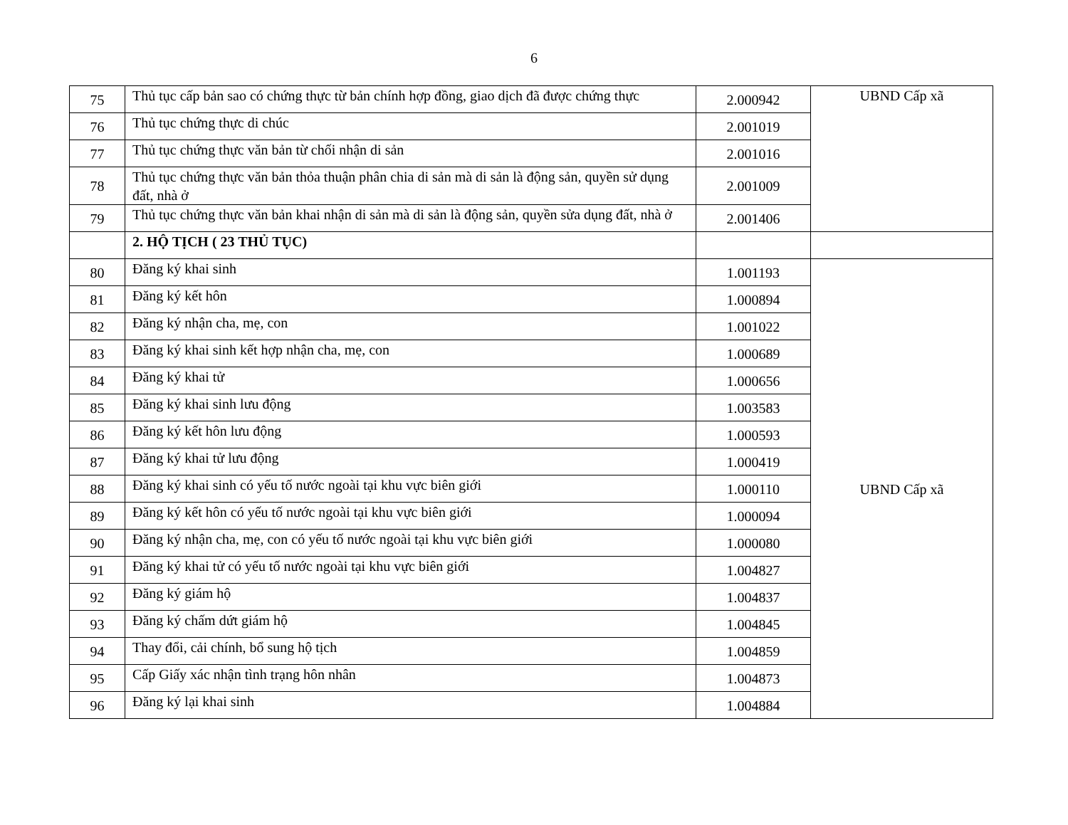6
| 75 | Thủ tục cấp bản sao có chứng thực từ bản chính hợp đồng, giao dịch đã được chứng thực | 2.000942 | UBND Cấp xã |
| 76 | Thủ tục chứng thực di chúc | 2.001019 | |
| 77 | Thủ tục chứng thực văn bản từ chối nhận di sản | 2.001016 | |
| 78 | Thủ tục chứng thực văn bản thỏa thuận phân chia di sản mà di sản là động sản, quyền sử dụng đất, nhà ở | 2.001009 | |
| 79 | Thủ tục chứng thực văn bản khai nhận di sản mà di sản là động sản, quyền sửa dụng đất, nhà ở | 2.001406 | |
| | 2. HỘ TỊCH ( 23 THỦ TỤC) | | |
| 80 | Đăng ký khai sinh | 1.001193 | UBND Cấp xã |
| 81 | Đăng ký kết hôn | 1.000894 | |
| 82 | Đăng ký nhận cha, mẹ, con | 1.001022 | |
| 83 | Đăng ký khai sinh kết hợp nhận cha, mẹ, con | 1.000689 | |
| 84 | Đăng ký khai tử | 1.000656 | |
| 85 | Đăng ký khai sinh lưu động | 1.003583 | |
| 86 | Đăng ký kết hôn lưu động | 1.000593 | |
| 87 | Đăng ký khai tử lưu động | 1.000419 | |
| 88 | Đăng ký khai sinh có yếu tố nước ngoài tại khu vực biên giới | 1.000110 | |
| 89 | Đăng ký kết hôn có yếu tố nước ngoài tại khu vực biên giới | 1.000094 | |
| 90 | Đăng ký nhận cha, mẹ, con có yếu tố nước ngoài tại khu vực biên giới | 1.000080 | |
| 91 | Đăng ký khai tử có yếu tố nước ngoài tại khu vực biên giới | 1.004827 | |
| 92 | Đăng ký giám hộ | 1.004837 | |
| 93 | Đăng ký chấm dứt giám hộ | 1.004845 | |
| 94 | Thay đổi, cải chính, bổ sung hộ tịch | 1.004859 | |
| 95 | Cấp Giấy xác nhận tình trạng hôn nhân | 1.004873 | |
| 96 | Đăng ký lại khai sinh | 1.004884 | |